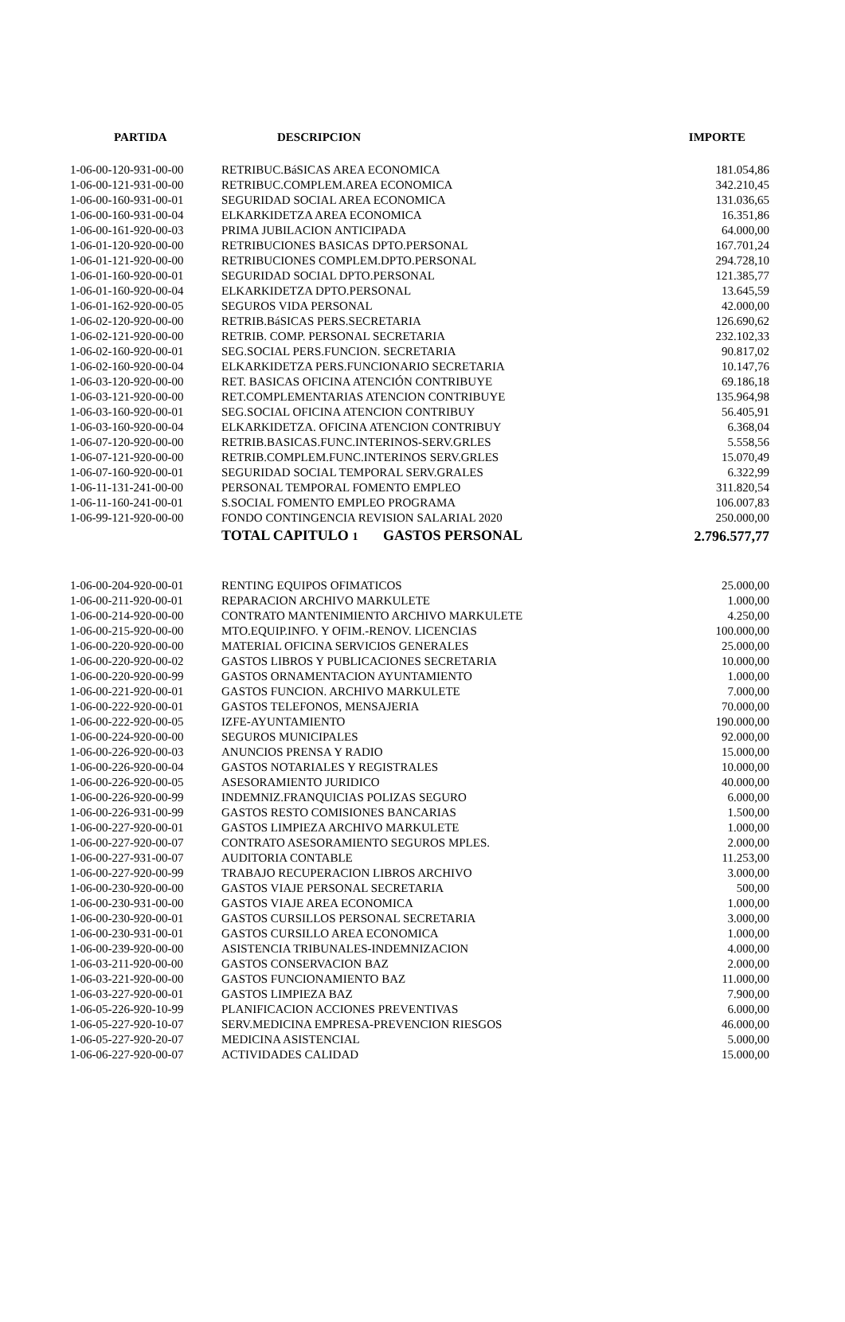| PARTIDA | DESCRIPCION | IMPORTE |
| --- | --- | --- |
| 1-06-00-120-931-00-00 | RETRIBUC.BáSICAS AREA ECONOMICA | 181.054,86 |
| 1-06-00-121-931-00-00 | RETRIBUC.COMPLEM.AREA ECONOMICA | 342.210,45 |
| 1-06-00-160-931-00-01 | SEGURIDAD SOCIAL AREA ECONOMICA | 131.036,65 |
| 1-06-00-160-931-00-04 | ELKARKIDETZA AREA ECONOMICA | 16.351,86 |
| 1-06-00-161-920-00-03 | PRIMA JUBILACION ANTICIPADA | 64.000,00 |
| 1-06-01-120-920-00-00 | RETRIBUCIONES BASICAS DPTO.PERSONAL | 167.701,24 |
| 1-06-01-121-920-00-00 | RETRIBUCIONES COMPLEM.DPTO.PERSONAL | 294.728,10 |
| 1-06-01-160-920-00-01 | SEGURIDAD SOCIAL DPTO.PERSONAL | 121.385,77 |
| 1-06-01-160-920-00-04 | ELKARKIDETZA DPTO.PERSONAL | 13.645,59 |
| 1-06-01-162-920-00-05 | SEGUROS VIDA PERSONAL | 42.000,00 |
| 1-06-02-120-920-00-00 | RETRIB.BáSICAS PERS.SECRETARIA | 126.690,62 |
| 1-06-02-121-920-00-00 | RETRIB. COMP. PERSONAL SECRETARIA | 232.102,33 |
| 1-06-02-160-920-00-01 | SEG.SOCIAL PERS.FUNCION. SECRETARIA | 90.817,02 |
| 1-06-02-160-920-00-04 | ELKARKIDETZA PERS.FUNCIONARIO SECRETARIA | 10.147,76 |
| 1-06-03-120-920-00-00 | RET. BASICAS OFICINA ATENCIÓN CONTRIBUYE | 69.186,18 |
| 1-06-03-121-920-00-00 | RET.COMPLEMENTARIAS ATENCION CONTRIBUYE | 135.964,98 |
| 1-06-03-160-920-00-01 | SEG.SOCIAL OFICINA ATENCION CONTRIBUY | 56.405,91 |
| 1-06-03-160-920-00-04 | ELKARKIDETZA. OFICINA ATENCION CONTRIBUY | 6.368,04 |
| 1-06-07-120-920-00-00 | RETRIB.BASICAS.FUNC.INTERINOS-SERV.GRLES | 5.558,56 |
| 1-06-07-121-920-00-00 | RETRIB.COMPLEM.FUNC.INTERINOS SERV.GRLES | 15.070,49 |
| 1-06-07-160-920-00-01 | SEGURIDAD SOCIAL TEMPORAL SERV.GRALES | 6.322,99 |
| 1-06-11-131-241-00-00 | PERSONAL TEMPORAL FOMENTO EMPLEO | 311.820,54 |
| 1-06-11-160-241-00-01 | S.SOCIAL FOMENTO EMPLEO PROGRAMA | 106.007,83 |
| 1-06-99-121-920-00-00 | FONDO CONTINGENCIA REVISION SALARIAL 2020 | 250.000,00 |
| | TOTAL CAPITULO 1 GASTOS PERSONAL | 2.796.577,77 |
| 1-06-00-204-920-00-01 | RENTING EQUIPOS OFIMATICOS | 25.000,00 |
| 1-06-00-211-920-00-01 | REPARACION ARCHIVO MARKULETE | 1.000,00 |
| 1-06-00-214-920-00-00 | CONTRATO MANTENIMIENTO ARCHIVO MARKULETE | 4.250,00 |
| 1-06-00-215-920-00-00 | MTO.EQUIP.INFO. Y OFIM.-RENOV. LICENCIAS | 100.000,00 |
| 1-06-00-220-920-00-00 | MATERIAL OFICINA SERVICIOS GENERALES | 25.000,00 |
| 1-06-00-220-920-00-02 | GASTOS LIBROS Y PUBLICACIONES SECRETARIA | 10.000,00 |
| 1-06-00-220-920-00-99 | GASTOS ORNAMENTACION AYUNTAMIENTO | 1.000,00 |
| 1-06-00-221-920-00-01 | GASTOS FUNCION. ARCHIVO MARKULETE | 7.000,00 |
| 1-06-00-222-920-00-01 | GASTOS TELEFONOS, MENSAJERIA | 70.000,00 |
| 1-06-00-222-920-00-05 | IZFE-AYUNTAMIENTO | 190.000,00 |
| 1-06-00-224-920-00-00 | SEGUROS MUNICIPALES | 92.000,00 |
| 1-06-00-226-920-00-03 | ANUNCIOS PRENSA Y RADIO | 15.000,00 |
| 1-06-00-226-920-00-04 | GASTOS NOTARIALES Y REGISTRALES | 10.000,00 |
| 1-06-00-226-920-00-05 | ASESORAMIENTO JURIDICO | 40.000,00 |
| 1-06-00-226-920-00-99 | INDEMNIZ.FRANQUICIAS POLIZAS SEGURO | 6.000,00 |
| 1-06-00-226-931-00-99 | GASTOS RESTO COMISIONES BANCARIAS | 1.500,00 |
| 1-06-00-227-920-00-01 | GASTOS LIMPIEZA ARCHIVO MARKULETE | 1.000,00 |
| 1-06-00-227-920-00-07 | CONTRATO ASESORAMIENTO SEGUROS MPLES. | 2.000,00 |
| 1-06-00-227-931-00-07 | AUDITORIA CONTABLE | 11.253,00 |
| 1-06-00-227-920-00-99 | TRABAJO RECUPERACION LIBROS ARCHIVO | 3.000,00 |
| 1-06-00-230-920-00-00 | GASTOS VIAJE PERSONAL SECRETARIA | 500,00 |
| 1-06-00-230-931-00-00 | GASTOS VIAJE AREA ECONOMICA | 1.000,00 |
| 1-06-00-230-920-00-01 | GASTOS CURSILLOS PERSONAL SECRETARIA | 3.000,00 |
| 1-06-00-230-931-00-01 | GASTOS CURSILLO AREA ECONOMICA | 1.000,00 |
| 1-06-00-239-920-00-00 | ASISTENCIA TRIBUNALES-INDEMNIZACION | 4.000,00 |
| 1-06-03-211-920-00-00 | GASTOS CONSERVACION BAZ | 2.000,00 |
| 1-06-03-221-920-00-00 | GASTOS FUNCIONAMIENTO BAZ | 11.000,00 |
| 1-06-03-227-920-00-01 | GASTOS LIMPIEZA BAZ | 7.900,00 |
| 1-06-05-226-920-10-99 | PLANIFICACION ACCIONES PREVENTIVAS | 6.000,00 |
| 1-06-05-227-920-10-07 | SERV.MEDICINA EMPRESA-PREVENCION RIESGOS | 46.000,00 |
| 1-06-05-227-920-20-07 | MEDICINA ASISTENCIAL | 5.000,00 |
| 1-06-06-227-920-00-07 | ACTIVIDADES CALIDAD | 15.000,00 |